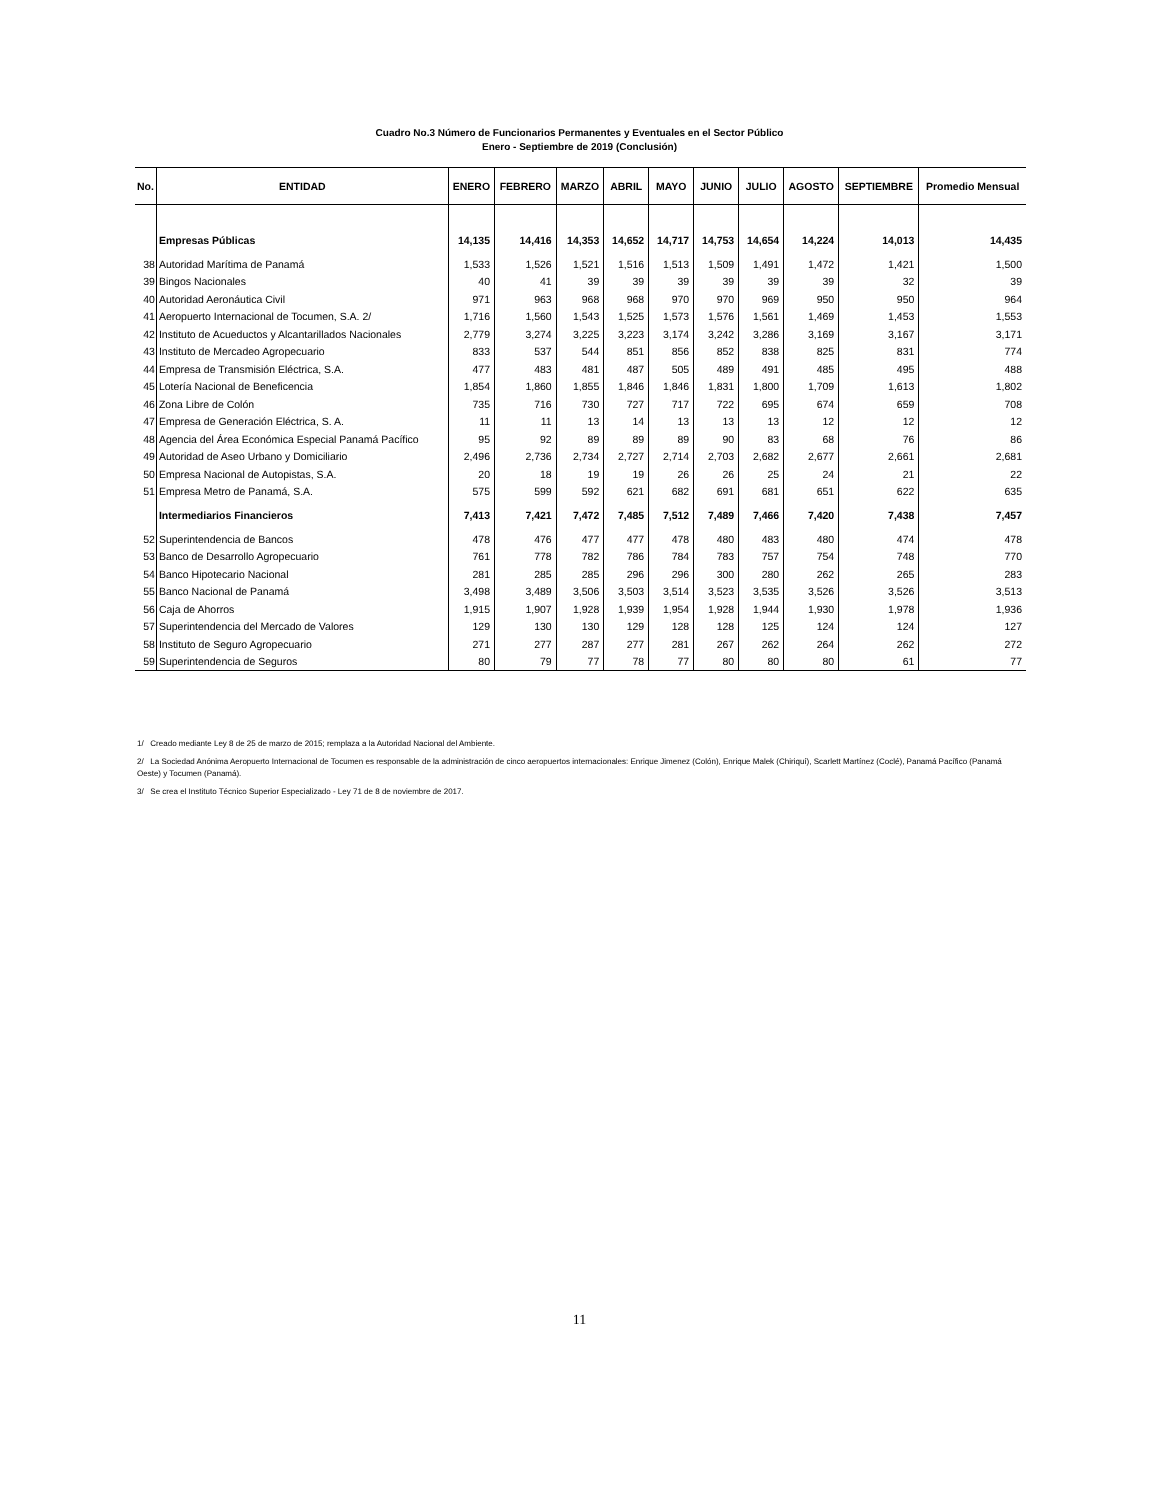Cuadro No.3 Número de Funcionarios Permanentes y Eventuales en el Sector Público
Enero - Septiembre de 2019 (Conclusión)
| No. | ENTIDAD | ENERO | FEBRERO | MARZO | ABRIL | MAYO | JUNIO | JULIO | AGOSTO | SEPTIEMBRE | Promedio Mensual |
| --- | --- | --- | --- | --- | --- | --- | --- | --- | --- | --- | --- |
| | Empresas Públicas | 14,135 | 14,416 | 14,353 | 14,652 | 14,717 | 14,753 | 14,654 | 14,224 | 14,013 | 14,435 |
| 38 | Autoridad Marítima de Panamá | 1,533 | 1,526 | 1,521 | 1,516 | 1,513 | 1,509 | 1,491 | 1,472 | 1,421 | 1,500 |
| 39 | Bingos Nacionales | 40 | 41 | 39 | 39 | 39 | 39 | 39 | 39 | 32 | 39 |
| 40 | Autoridad Aeronáutica Civil | 971 | 963 | 968 | 968 | 970 | 970 | 969 | 950 | 950 | 964 |
| 41 | Aeropuerto Internacional de Tocumen, S.A. 2/ | 1,716 | 1,560 | 1,543 | 1,525 | 1,573 | 1,576 | 1,561 | 1,469 | 1,453 | 1,553 |
| 42 | Instituto de Acueductos y Alcantarillados Nacionales | 2,779 | 3,274 | 3,225 | 3,223 | 3,174 | 3,242 | 3,286 | 3,169 | 3,167 | 3,171 |
| 43 | Instituto de Mercadeo Agropecuario | 833 | 537 | 544 | 851 | 856 | 852 | 838 | 825 | 831 | 774 |
| 44 | Empresa de Transmisión Eléctrica, S.A. | 477 | 483 | 481 | 487 | 505 | 489 | 491 | 485 | 495 | 488 |
| 45 | Lotería Nacional de Beneficencia | 1,854 | 1,860 | 1,855 | 1,846 | 1,846 | 1,831 | 1,800 | 1,709 | 1,613 | 1,802 |
| 46 | Zona Libre de Colón | 735 | 716 | 730 | 727 | 717 | 722 | 695 | 674 | 659 | 708 |
| 47 | Empresa de Generación Eléctrica, S. A. | 11 | 11 | 13 | 14 | 13 | 13 | 13 | 12 | 12 | 12 |
| 48 | Agencia del Área Económica Especial Panamá Pacífico | 95 | 92 | 89 | 89 | 89 | 90 | 83 | 68 | 76 | 86 |
| 49 | Autoridad de Aseo Urbano y Domiciliario | 2,496 | 2,736 | 2,734 | 2,727 | 2,714 | 2,703 | 2,682 | 2,677 | 2,661 | 2,681 |
| 50 | Empresa Nacional de Autopistas, S.A. | 20 | 18 | 19 | 19 | 26 | 26 | 25 | 24 | 21 | 22 |
| 51 | Empresa Metro de Panamá, S.A. | 575 | 599 | 592 | 621 | 682 | 691 | 681 | 651 | 622 | 635 |
| | Intermediarios Financieros | 7,413 | 7,421 | 7,472 | 7,485 | 7,512 | 7,489 | 7,466 | 7,420 | 7,438 | 7,457 |
| 52 | Superintendencia de Bancos | 478 | 476 | 477 | 477 | 478 | 480 | 483 | 480 | 474 | 478 |
| 53 | Banco de Desarrollo Agropecuario | 761 | 778 | 782 | 786 | 784 | 783 | 757 | 754 | 748 | 770 |
| 54 | Banco Hipotecario Nacional | 281 | 285 | 285 | 296 | 296 | 300 | 280 | 262 | 265 | 283 |
| 55 | Banco Nacional de Panamá | 3,498 | 3,489 | 3,506 | 3,503 | 3,514 | 3,523 | 3,535 | 3,526 | 3,526 | 3,513 |
| 56 | Caja de Ahorros | 1,915 | 1,907 | 1,928 | 1,939 | 1,954 | 1,928 | 1,944 | 1,930 | 1,978 | 1,936 |
| 57 | Superintendencia del Mercado de Valores | 129 | 130 | 130 | 129 | 128 | 128 | 125 | 124 | 124 | 127 |
| 58 | Instituto de Seguro Agropecuario | 271 | 277 | 287 | 277 | 281 | 267 | 262 | 264 | 262 | 272 |
| 59 | Superintendencia de Seguros | 80 | 79 | 77 | 78 | 77 | 80 | 80 | 80 | 61 | 77 |
1/ Creado mediante Ley 8 de 25 de marzo de 2015; remplaza a la Autoridad Nacional del Ambiente.
2/ La Sociedad Anónima Aeropuerto Internacional de Tocumen es responsable de la administración de cinco aeropuertos internacionales: Enrique Jimenez (Colón), Enrique Malek (Chiriquí), Scarlett Martínez (Coclé), Panamá Pacífico (Panamá Oeste) y Tocumen (Panamá).
3/ Se crea el Instituto Técnico Superior Especializado - Ley 71 de 8 de noviembre de 2017.
11